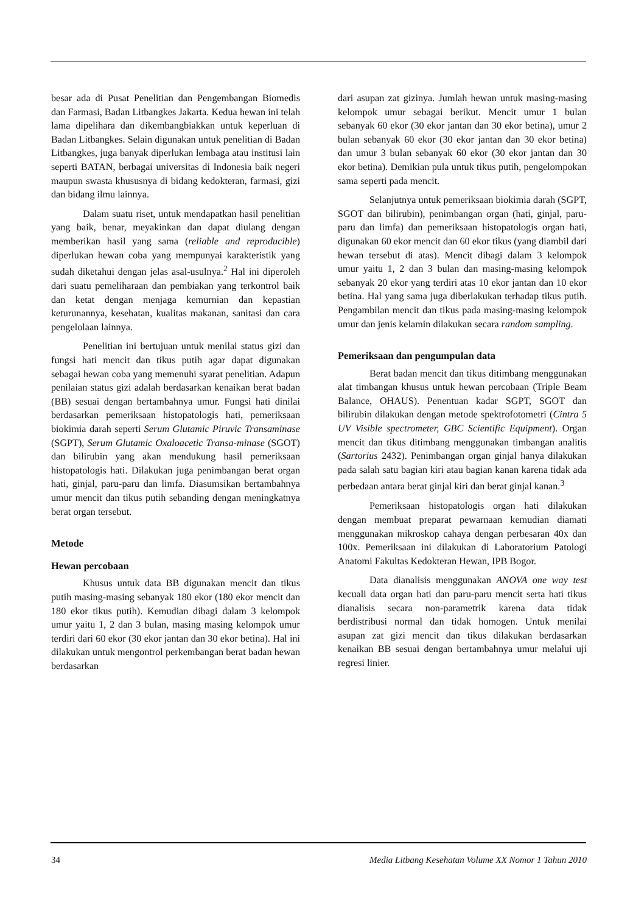besar ada di Pusat Penelitian dan Pengembangan Biomedis dan Farmasi, Badan Litbangkes Jakarta. Kedua hewan ini telah lama dipelihara dan dikembangbiakkan untuk keperluan di Badan Litbangkes. Selain digunakan untuk penelitian di Badan Litbangkes, juga banyak diperlukan lembaga atau institusi lain seperti BATAN, berbagai universitas di Indonesia baik negeri maupun swasta khususnya di bidang kedokteran, farmasi, gizi dan bidang ilmu lainnya.
Dalam suatu riset, untuk mendapatkan hasil penelitian yang baik, benar, meyakinkan dan dapat diulang dengan memberikan hasil yang sama (reliable and reproducible) diperlukan hewan coba yang mempunyai karakteristik yang sudah diketahui dengan jelas asal-usulnya.<sup>2</sup> Hal ini diperoleh dari suatu pemeliharaan dan pembiakan yang terkontrol baik dan ketat dengan menjaga kemurnian dan kepastian keturunannya, kesehatan, kualitas makanan, sanitasi dan cara pengelolaan lainnya.
Penelitian ini bertujuan untuk menilai status gizi dan fungsi hati mencit dan tikus putih agar dapat digunakan sebagai hewan coba yang memenuhi syarat penelitian. Adapun penilaian status gizi adalah berdasarkan kenaikan berat badan (BB) sesuai dengan bertambahnya umur. Fungsi hati dinilai berdasarkan pemeriksaan histopatologis hati, pemeriksaan biokimia darah seperti Serum Glutamic Piruvic Transaminase (SGPT), Serum Glutamic Oxaloacetic Transa-minase (SGOT) dan bilirubin yang akan mendukung hasil pemeriksaan histopatologis hati. Dilakukan juga penimbangan berat organ hati, ginjal, paru-paru dan limfa. Diasumsikan bertambahnya umur mencit dan tikus putih sebanding dengan meningkatnya berat organ tersebut.
Metode
Hewan percobaan
Khusus untuk data BB digunakan mencit dan tikus putih masing-masing sebanyak 180 ekor (180 ekor mencit dan 180 ekor tikus putih). Kemudian dibagi dalam 3 kelompok umur yaitu 1, 2 dan 3 bulan, masing masing kelompok umur terdiri dari 60 ekor (30 ekor jantan dan 30 ekor betina). Hal ini dilakukan untuk mengontrol perkembangan berat badan hewan berdasarkan
dari asupan zat gizinya. Jumlah hewan untuk masing-masing kelompok umur sebagai berikut. Mencit umur 1 bulan sebanyak 60 ekor (30 ekor jantan dan 30 ekor betina), umur 2 bulan sebanyak 60 ekor (30 ekor jantan dan 30 ekor betina) dan umur 3 bulan sebanyak 60 ekor (30 ekor jantan dan 30 ekor betina). Demikian pula untuk tikus putih, pengelompokan sama seperti pada mencit.
Selanjutnya untuk pemeriksaan biokimia darah (SGPT, SGOT dan bilirubin), penimbangan organ (hati, ginjal, paru-paru dan limfa) dan pemeriksaan histopatologis organ hati, digunakan 60 ekor mencit dan 60 ekor tikus (yang diambil dari hewan tersebut di atas). Mencit dibagi dalam 3 kelompok umur yaitu 1, 2 dan 3 bulan dan masing-masing kelompok sebanyak 20 ekor yang terdiri atas 10 ekor jantan dan 10 ekor betina. Hal yang sama juga diberlakukan terhadap tikus putih. Pengambilan mencit dan tikus pada masing-masing kelompok umur dan jenis kelamin dilakukan secara random sampling.
Pemeriksaan dan pengumpulan data
Berat badan mencit dan tikus ditimbang menggunakan alat timbangan khusus untuk hewan percobaan (Triple Beam Balance, OHAUS). Penentuan kadar SGPT, SGOT dan bilirubin dilakukan dengan metode spektrofotometri (Cintra 5 UV Visible spectrometer, GBC Scientific Equipment). Organ mencit dan tikus ditimbang menggunakan timbangan analitis (Sartorius 2432). Penimbangan organ ginjal hanya dilakukan pada salah satu bagian kiri atau bagian kanan karena tidak ada perbedaan antara berat ginjal kiri dan berat ginjal kanan.<sup>3</sup>
Pemeriksaan histopatologis organ hati dilakukan dengan membuat preparat pewarnaan kemudian diamati menggunakan mikroskop cahaya dengan perbesaran 40x dan 100x. Pemeriksaan ini dilakukan di Laboratorium Patologi Anatomi Fakultas Kedokteran Hewan, IPB Bogor.
Data dianalisis menggunakan ANOVA one way test kecuali data organ hati dan paru-paru mencit serta hati tikus dianalisis secara non-parametrik karena data tidak berdistribusi normal dan tidak homogen. Untuk menilai asupan zat gizi mencit dan tikus dilakukan berdasarkan kenaikan BB sesuai dengan bertambahnya umur melalui uji regresi linier.
34 Media Litbang Kesehatan Volume XX Nomor 1 Tahun 2010